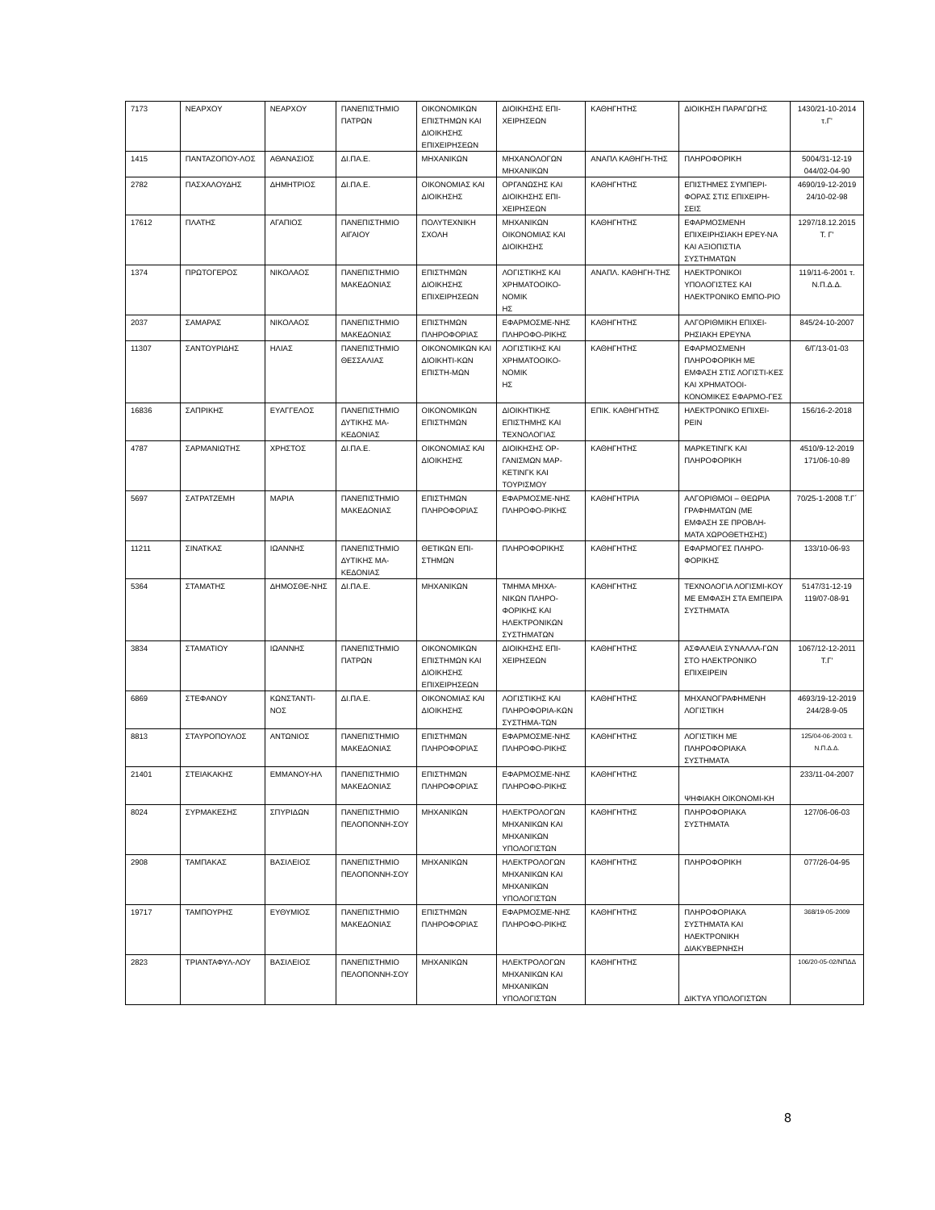| 7173 | ΝΕΑΡΧΟΥ | ΝΕΑΡΧΟΥ | ΠΑΝΕΠΙΣΤΗΜΙΟ ΠΑΤΡΩΝ | ΟΙΚΟΝΟΜΙΚΩΝ ΕΠΙΣΤΗΜΩΝ ΚΑΙ ΔΙΟΙΚΗΣΗΣ ΕΠΙΧΕΙΡΗΣΕΩΝ | ΔΙΟΙΚΗΣΗΣ ΕΠΙ-ΧΕΙΡΗΣΕΩΝ | ΚΑΘΗΓΗΤΗΣ | ΔΙΟΙΚΗΣΗ ΠΑΡΑΓΩΓΗΣ | 1430/21-10-2014 τ.Γ' |
| 1415 | ΠΑΝΤΑΖΟΠΟΥ-ΛΟΣ | ΑΘΑΝΑΣΙΟΣ | ΔΙ.ΠΑ.Ε. | ΜΗΧΑΝΙΚΩΝ | ΜΗΧΑΝΟΛΟΓΩΝ ΜΗΧΑΝΙΚΩΝ | ΑΝΑΠΛ ΚΑΘΗΓΗ-ΤΗΣ | ΠΛΗΡΟΦΟΡΙΚΗ | 5004/31-12-19 044/02-04-90 |
| 2782 | ΠΑΣΧΑΛΟΥΔΗΣ | ΔΗΜΗΤΡΙΟΣ | ΔΙ.ΠΑ.Ε. | ΟΙΚΟΝΟΜΙΑΣ ΚΑΙ ΔΙΟΙΚΗΣΗΣ | ΟΡΓΑΝΩΣΗΣ ΚΑΙ ΔΙΟΙΚΗΣΗΣ ΕΠΙ-ΧΕΙΡΗΣΕΩΝ | ΚΑΘΗΓΗΤΗΣ | ΕΠΙΣΤΗΜΕΣ ΣΥΜΠΕΡΙ-ΦΟΡΑΣ ΣΤΙΣ ΕΠΙΧΕΙΡΗ-ΣΕΙΣ | 4690/19-12-2019 24/10-02-98 |
| 17612 | ΠΛΑΤΗΣ | ΑΓΑΠΙΟΣ | ΠΑΝΕΠΙΣΤΗΜΙΟ ΑΙΓΑΙΟΥ | ΠΟΛΥΤΕΧΝΙΚΗ ΣΧΟΛΗ | ΜΗΧΑΝΙΚΩΝ ΟΙΚΟΝΟΜΙΑΣ ΚΑΙ ΔΙΟΙΚΗΣΗΣ | ΚΑΘΗΓΗΤΗΣ | ΕΦΑΡΜΟΣΜΕΝΗ ΕΠΙΧΕΙΡΗΣΙΑΚΗ ΕΡΕΥ-ΝΑ ΚΑΙ ΑΞΙΟΠΙΣΤΙΑ ΣΥΣΤΗΜΑΤΩΝ | 1297/18.12.2015 Τ. Γ' |
| 1374 | ΠΡΩΤΟΓΕΡΟΣ | ΝΙΚΟΛΑΟΣ | ΠΑΝΕΠΙΣΤΗΜΙΟ ΜΑΚΕΔΟΝΙΑΣ | ΕΠΙΣΤΗΜΩΝ ΔΙΟΙΚΗΣΗΣ ΕΠΙΧΕΙΡΗΣΕΩΝ | ΛΟΓΙΣΤΙΚΗΣ ΚΑΙ ΧΡΗΜΑΤΟΟΙΚΟ-ΝΟΜΙΚ ΗΣ | ΑΝΑΠΛ. ΚΑΘΗΓΗ-ΤΗΣ | ΗΛΕΚΤΡΟΝΙΚΟΙ ΥΠΟΛΟΓΙΣΤΕΣ ΚΑΙ ΗΛΕΚΤΡΟΝΙΚΟ ΕΜΠΟ-ΡΙΟ | 119/11-6-2001 τ. Ν.Π.Δ.Δ. |
| 2037 | ΣΑΜΑΡΑΣ | ΝΙΚΟΛΑΟΣ | ΠΑΝΕΠΙΣΤΗΜΙΟ ΜΑΚΕΔΟΝΙΑΣ | ΕΠΙΣΤΗΜΩΝ ΠΛΗΡΟΦΟΡΙΑΣ | ΕΦΑΡΜΟΣΜΕ-ΝΗΣ ΠΛΗΡΟΦΟ-ΡΙΚΗΣ | ΚΑΘΗΓΗΤΗΣ | ΑΛΓΟΡΙΘΜΙΚΗ ΕΠΙΧΕΙ-ΡΗΣΙΑΚΗ ΕΡΕΥΝΑ | 845/24-10-2007 |
| 11307 | ΣΑΝΤΟΥΡΙΔΗΣ | ΗΛΙΑΣ | ΠΑΝΕΠΙΣΤΗΜΙΟ ΘΕΣΣΑΛΙΑΣ | ΟΙΚΟΝΟΜΙΚΩΝ ΚΑΙ ΔΙΟΙΚΗΤΙ-ΚΩΝ ΕΠΙΣΤΗ-ΜΩΝ | ΛΟΓΙΣΤΙΚΗΣ ΚΑΙ ΧΡΗΜΑΤΟΟΙΚΟ-ΝΟΜΙΚ ΗΣ | ΚΑΘΗΓΗΤΗΣ | ΕΦΑΡΜΟΣΜΕΝΗ ΠΛΗΡΟΦΟΡΙΚΗ ΜΕ ΕΜΦΑΣΗ ΣΤΙΣ ΛΟΓΙΣΤΙ-ΚΕΣ ΚΑΙ ΧΡΗΜΑΤΟΟΙ-ΚΟΝΟΜΙΚΕΣ ΕΦΑΡΜΟ-ΓΕΣ | 6/Γ/13-01-03 |
| 16836 | ΣΑΠΡΙΚΗΣ | ΕΥΑΓΓΕΛΟΣ | ΠΑΝΕΠΙΣΤΗΜΙΟ ΔΥΤΙΚΗΣ ΜΑ-ΚΕΔΟΝΙΑΣ | ΟΙΚΟΝΟΜΙΚΩΝ ΕΠΙΣΤΗΜΩΝ | ΔΙΟΙΚΗΤΙΚΗΣ ΕΠΙΣΤΗΜΗΣ ΚΑΙ ΤΕΧΝΟΛΟΓΙΑΣ | ΕΠΙΚ. ΚΑΘΗΓΗΤΗΣ | ΗΛΕΚΤΡΟΝΙΚΟ ΕΠΙΧΕΙ-ΡΕΙΝ | 156/16-2-2018 |
| 4787 | ΣΑΡΜΑΝΙΩΤΗΣ | ΧΡΗΣΤΟΣ | ΔΙ.ΠΑ.Ε. | ΟΙΚΟΝΟΜΙΑΣ ΚΑΙ ΔΙΟΙΚΗΣΗΣ | ΔΙΟΙΚΗΣΗΣ ΟΡ-ΓΑΝΙΣΜΩΝ ΜΑΡ-ΚΕΤΙΝΓΚ ΚΑΙ ΤΟΥΡΙΣΜΟΥ | ΚΑΘΗΓΗΤΗΣ | ΜΑΡΚΕΤΙΝΓΚ ΚΑΙ ΠΛΗΡΟΦΟΡΙΚΗ | 4510/9-12-2019 171/06-10-89 |
| 5697 | ΣΑΤΡΑΤΖΕΜΗ | ΜΑΡΙΑ | ΠΑΝΕΠΙΣΤΗΜΙΟ ΜΑΚΕΔΟΝΙΑΣ | ΕΠΙΣΤΗΜΩΝ ΠΛΗΡΟΦΟΡΙΑΣ | ΕΦΑΡΜΟΣΜΕ-ΝΗΣ ΠΛΗΡΟΦΟ-ΡΙΚΗΣ | ΚΑΘΗΓΗΤΡΙΑ | ΑΛΓΟΡΙΘΜΟΙ – ΘΕΩΡΙΑ ΓΡΑΦΗΜΑΤΩΝ (ΜΕ ΕΜΦΑΣΗ ΣΕ ΠΡΟΒΛΗ-ΜΑΤΑ ΧΩΡΟΘΕΤΗΣΗΣ) | 70/25-1-2008 Τ.Γ΄ |
| 11211 | ΣΙΝΑΤΚΑΣ | ΙΩΑΝΝΗΣ | ΠΑΝΕΠΙΣΤΗΜΙΟ ΔΥΤΙΚΗΣ ΜΑ-ΚΕΔΟΝΙΑΣ | ΘΕΤΙΚΩΝ ΕΠΙ-ΣΤΗΜΩΝ | ΠΛΗΡΟΦΟΡΙΚΗΣ | ΚΑΘΗΓΗΤΗΣ | ΕΦΑΡΜΟΓΕΣ ΠΛΗΡΟ-ΦΟΡΙΚΗΣ | 133/10-06-93 |
| 5364 | ΣΤΑΜΑΤΗΣ | ΔΗΜΟΣΘΕ-ΝΗΣ | ΔΙ.ΠΑ.Ε. | ΜΗΧΑΝΙΚΩΝ | ΤΜΗΜΑ ΜΗΧΑ-ΝΙΚΩΝ ΠΛΗΡΟ-ΦΟΡΙΚΗΣ ΚΑΙ ΗΛΕΚΤΡΟΝΙΚΩΝ ΣΥΣΤΗΜΑΤΩΝ | ΚΑΘΗΓΗΤΗΣ | ΤΕΧΝΟΛΟΓΙΑ ΛΟΓΙΣΜΙ-ΚΟΥ ΜΕ ΕΜΦΑΣΗ ΣΤΑ ΕΜΠΕΙΡΑ ΣΥΣΤΗΜΑΤΑ | 5147/31-12-19 119/07-08-91 |
| 3834 | ΣΤΑΜΑΤΙΟΥ | ΙΩΑΝΝΗΣ | ΠΑΝΕΠΙΣΤΗΜΙΟ ΠΑΤΡΩΝ | ΟΙΚΟΝΟΜΙΚΩΝ ΕΠΙΣΤΗΜΩΝ ΚΑΙ ΔΙΟΙΚΗΣΗΣ ΕΠΙΧΕΙΡΗΣΕΩΝ | ΔΙΟΙΚΗΣΗΣ ΕΠΙ-ΧΕΙΡΗΣΕΩΝ | ΚΑΘΗΓΗΤΗΣ | ΑΣΦΑΛΕΙΑ ΣΥΝΑΛΛΑ-ΓΩΝ ΣΤΟ ΗΛΕΚΤΡΟΝΙΚΟ ΕΠΙΧΕΙΡΕΙΝ | 1067/12-12-2011 Τ.Γ' |
| 6869 | ΣΤΕΦΑΝΟΥ | ΚΩΝΣΤΑΝΤΙ-ΝΟΣ | ΔΙ.ΠΑ.Ε. | ΟΙΚΟΝΟΜΙΑΣ ΚΑΙ ΔΙΟΙΚΗΣΗΣ | ΛΟΓΙΣΤΙΚΗΣ ΚΑΙ ΠΛΗΡΟΦΟΡΙΑ-ΚΩΝ ΣΥΣΤΗΜΑ-ΤΩΝ | ΚΑΘΗΓΗΤΗΣ | ΜΗΧΑΝΟΓΡΑΦΗΜΕΝΗ ΛΟΓΙΣΤΙΚΗ | 4693/19-12-2019 244/28-9-05 |
| 8813 | ΣΤΑΥΡΟΠΟΥΛΟΣ | ΑΝΤΩΝΙΟΣ | ΠΑΝΕΠΙΣΤΗΜΙΟ ΜΑΚΕΔΟΝΙΑΣ | ΕΠΙΣΤΗΜΩΝ ΠΛΗΡΟΦΟΡΙΑΣ | ΕΦΑΡΜΟΣΜΕ-ΝΗΣ ΠΛΗΡΟΦΟ-ΡΙΚΗΣ | ΚΑΘΗΓΗΤΗΣ | ΛΟΓΙΣΤΙΚΗ ΜΕ ΠΛΗΡΟΦΟΡΙΑΚΑ ΣΥΣΤΗΜΑΤΑ | 125/04-06-2003 τ. Ν.Π.Δ.Δ. |
| 21401 | ΣΤΕΙΑΚΑΚΗΣ | ΕΜΜΑΝΟΥ-ΗΛ | ΠΑΝΕΠΙΣΤΗΜΙΟ ΜΑΚΕΔΟΝΙΑΣ | ΕΠΙΣΤΗΜΩΝ ΠΛΗΡΟΦΟΡΙΑΣ | ΕΦΑΡΜΟΣΜΕ-ΝΗΣ ΠΛΗΡΟΦΟ-ΡΙΚΗΣ | ΚΑΘΗΓΗΤΗΣ | ΨΗΦΙΑΚΗ ΟΙΚΟΝΟΜΙ-ΚΗ | 233/11-04-2007 |
| 8024 | ΣΥΡΜΑΚΕΣΗΣ | ΣΠΥΡΙΔΩΝ | ΠΑΝΕΠΙΣΤΗΜΙΟ ΠΕΛΟΠΟΝΝΗ-ΣΟΥ | ΜΗΧΑΝΙΚΩΝ | ΗΛΕΚΤΡΟΛΟΓΩΝ ΜΗΧΑΝΙΚΩΝ ΚΑΙ ΜΗΧΑΝΙΚΩΝ ΥΠΟΛΟΓΙΣΤΩΝ | ΚΑΘΗΓΗΤΗΣ | ΠΛΗΡΟΦΟΡΙΑΚΑ ΣΥΣΤΗΜΑΤΑ | 127/06-06-03 |
| 2908 | ΤΑΜΠΑΚΑΣ | ΒΑΣΙΛΕΙΟΣ | ΠΑΝΕΠΙΣΤΗΜΙΟ ΠΕΛΟΠΟΝΝΗ-ΣΟΥ | ΜΗΧΑΝΙΚΩΝ | ΗΛΕΚΤΡΟΛΟΓΩΝ ΜΗΧΑΝΙΚΩΝ ΚΑΙ ΜΗΧΑΝΙΚΩΝ ΥΠΟΛΟΓΙΣΤΩΝ | ΚΑΘΗΓΗΤΗΣ | ΠΛΗΡΟΦΟΡΙΚΗ | 077/26-04-95 |
| 19717 | ΤΑΜΠΟΥΡΗΣ | ΕΥΘΥΜΙΟΣ | ΠΑΝΕΠΙΣΤΗΜΙΟ ΜΑΚΕΔΟΝΙΑΣ | ΕΠΙΣΤΗΜΩΝ ΠΛΗΡΟΦΟΡΙΑΣ | ΕΦΑΡΜΟΣΜΕ-ΝΗΣ ΠΛΗΡΟΦΟ-ΡΙΚΗΣ | ΚΑΘΗΓΗΤΗΣ | ΠΛΗΡΟΦΟΡΙΑΚΑ ΣΥΣΤΗΜΑΤΑ ΚΑΙ ΗΛΕΚΤΡΟΝΙΚΗ ΔΙΑΚΥΒΕΡΝΗΣΗ | 368/19-05-2009 |
| 2823 | ΤΡΙΑΝΤΑΦΥΛ-ΛΟΥ | ΒΑΣΙΛΕΙΟΣ | ΠΑΝΕΠΙΣΤΗΜΙΟ ΠΕΛΟΠΟΝΝΗ-ΣΟΥ | ΜΗΧΑΝΙΚΩΝ | ΗΛΕΚΤΡΟΛΟΓΩΝ ΜΗΧΑΝΙΚΩΝ ΚΑΙ ΜΗΧΑΝΙΚΩΝ ΥΠΟΛΟΓΙΣΤΩΝ | ΚΑΘΗΓΗΤΗΣ | ΔΙΚΤΥΑ ΥΠΟΛΟΓΙΣΤΩΝ | 106/20-05-02/ΝΠΔΔ |
8